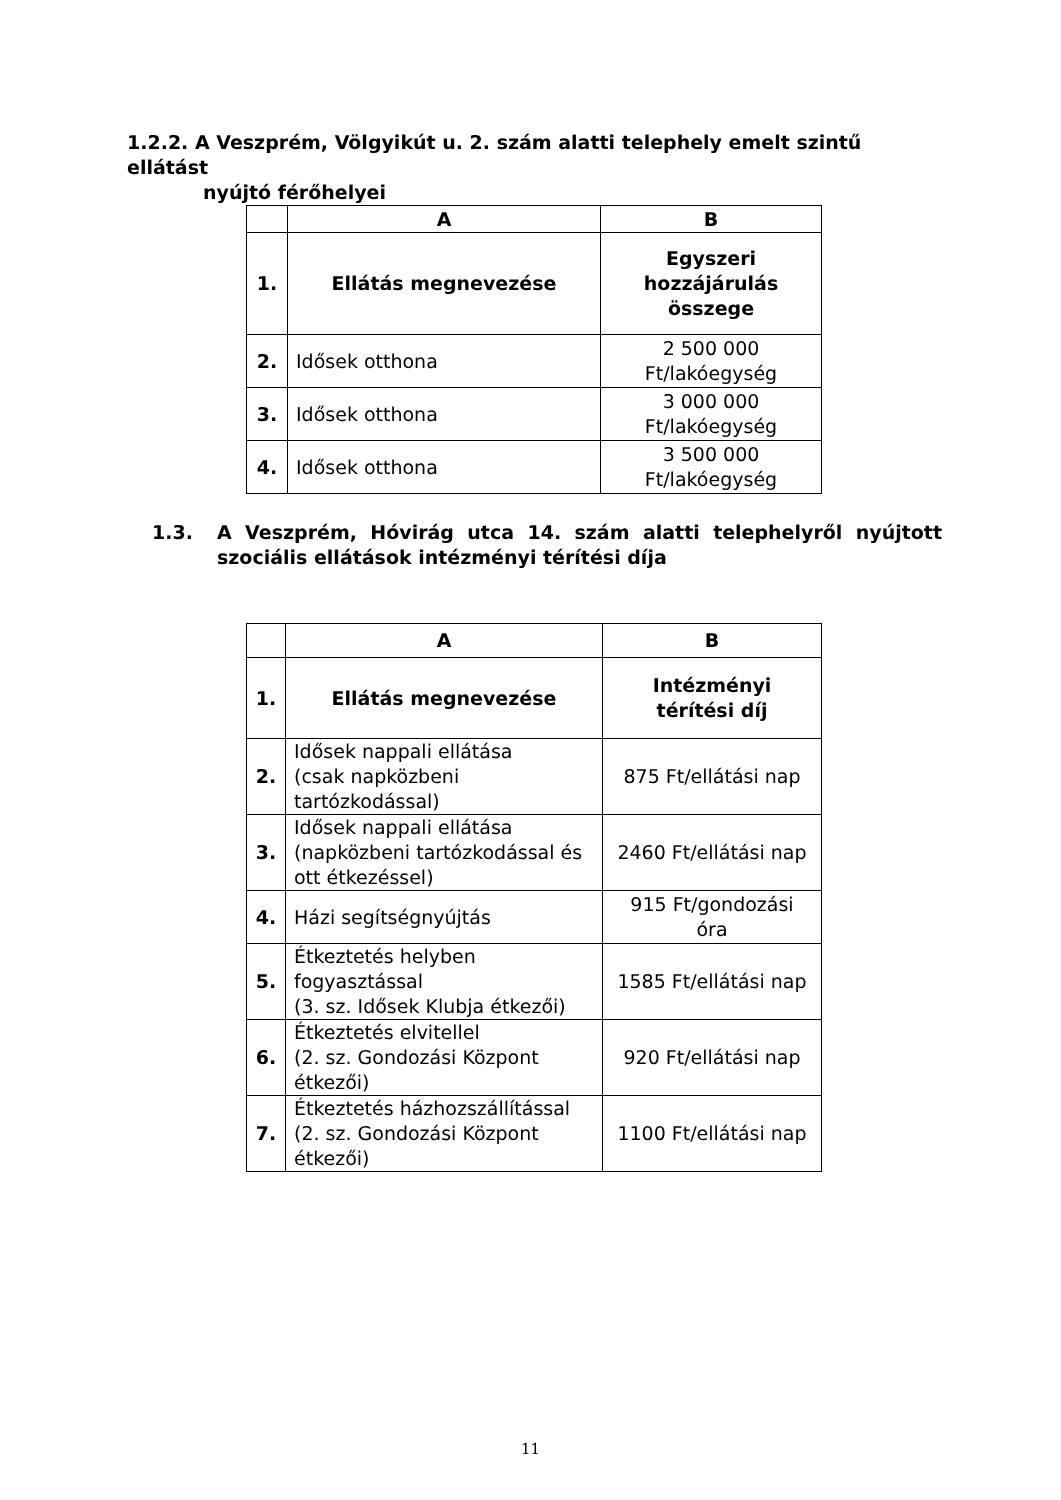1.2.2. A Veszprém, Völgyikút u. 2. szám alatti telephely emelt szintű ellátást
nyújtó férőhelyei
| | A | B |
| --- | --- | --- |
| 1. | Ellátás megnevezése | Egyszeri hozzájárulás összege |
| 2. | Idősek otthona | 2 500 000 Ft/lakóegység |
| 3. | Idősek otthona | 3 000 000 Ft/lakóegység |
| 4. | Idősek otthona | 3 500 000 Ft/lakóegység |
1.3. A Veszprém, Hóvirág utca 14. szám alatti telephelyről nyújtott szociális ellátások intézményi térítési díja
| | A | B |
| --- | --- | --- |
| 1. | Ellátás megnevezése | Intézményi térítési díj |
| 2. | Idősek nappali ellátása (csak napközbeni tartózkodással) | 875 Ft/ellátási nap |
| 3. | Idősek nappali ellátása (napközbeni tartózkodással és ott étkezéssel) | 2460 Ft/ellátási nap |
| 4. | Házi segítségnyújtás | 915 Ft/gondozási óra |
| 5. | Étkeztetés helyben fogyasztással (3. sz. Idősek Klubja étkezői) | 1585 Ft/ellátási nap |
| 6. | Étkeztetés elvitellel (2. sz. Gondozási Központ étkezői) | 920 Ft/ellátási nap |
| 7. | Étkeztetés házhozszállítással (2. sz. Gondozási Központ étkezői) | 1100 Ft/ellátási nap |
11